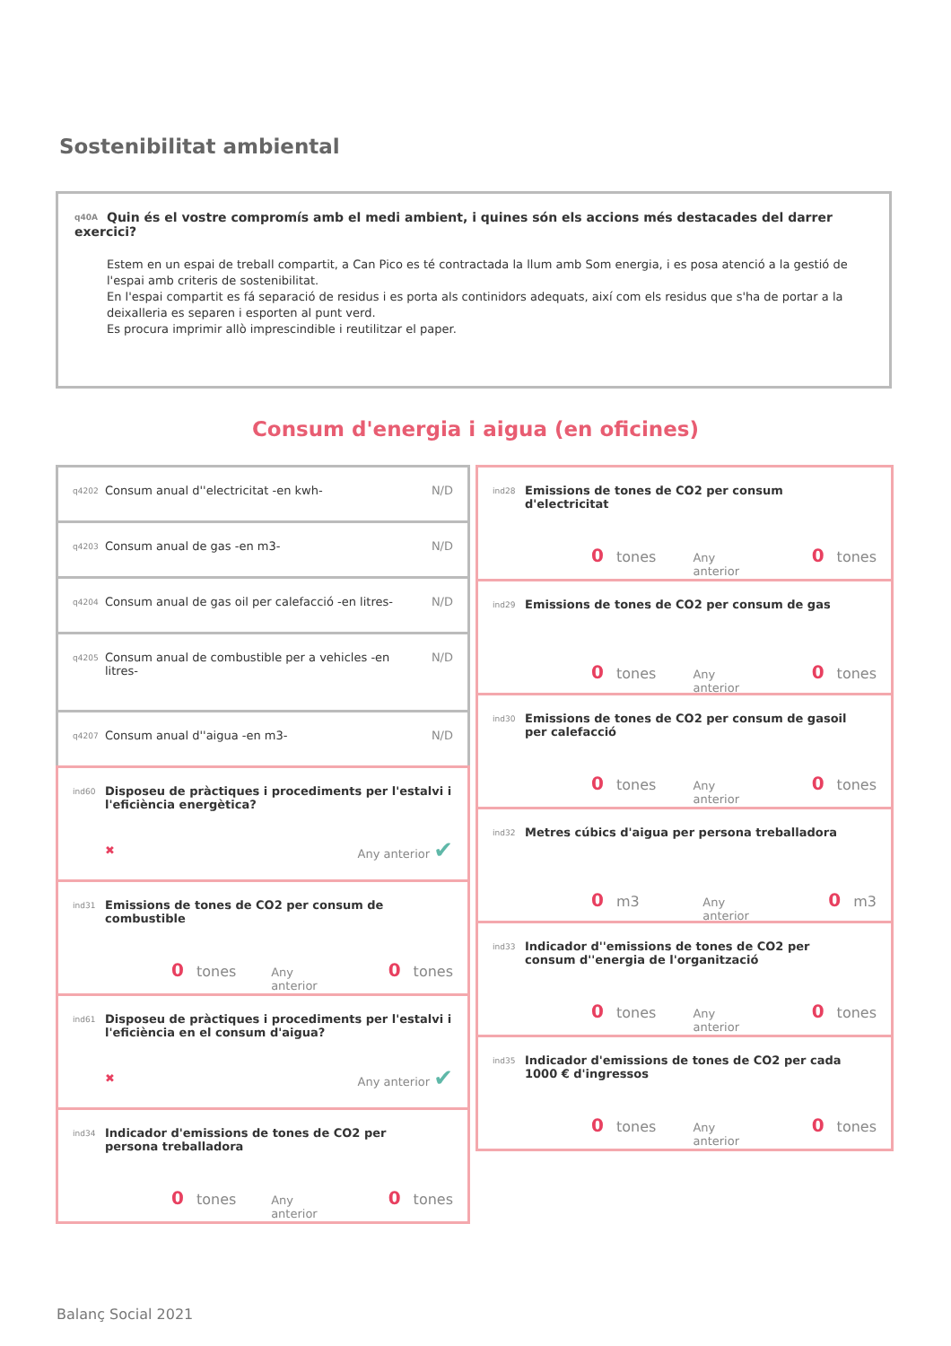Sostenibilitat ambiental
q40A Quin és el vostre compromís amb el medi ambient, i quines són els accions més destacades del darrer exercici?
Estem en un espai de treball compartit, a Can Pico es té contractada la llum amb Som energia, i es posa atenció a la gestió de l'espai amb criteris de sostenibilitat.
En l'espai compartit es fá separació de residus i es porta als continidors adequats, així com els residus que s'ha de portar a la deixalleria es separen i esporten al punt verd.
Es procura imprimir allò imprescindible i reutilitzar el paper.
Consum d'energia i aigua (en oficines)
q4202 Consum anual d''electricitat -en kwh- N/D
q4203 Consum anual de gas -en m3- N/D
q4204 Consum anual de gas oil per calefacció -en litres- N/D
q4205 Consum anual de combustible per a vehicles -en
litres- N/D
q4207 Consum anual d''aigua -en m3- N/D
ind60 Disposeu de pràctiques i procediments per l'estalvi i l'eficiència energètica?
✖ Any anterior ✔
ind31 Emissions de tones de CO2 per consum de
combustible
0 tones Any anterior 0 tones
ind61 Disposeu de pràctiques i procediments per l'estalvi i l'eficiència en el consum d'aigua?
✖ Any anterior ✔
ind34 Indicador d'emissions de tones de CO2 per
persona treballadora
0 tones Any anterior 0 tones
ind28 Emissions de tones de CO2 per consum
d'electricitat
0 tones Any anterior 0 tones
ind29 Emissions de tones de CO2 per consum de gas
0 tones Any anterior 0 tones
ind30 Emissions de tones de CO2 per consum de gasoil
per calefacció
0 tones Any anterior 0 tones
ind32 Metres cúbics d'aigua per persona treballadora
0 m3 Any anterior 0 m3
ind33 Indicador d''emissions de tones de CO2 per
consum d''energia de l'organització
0 tones Any anterior 0 tones
ind35 Indicador d'emissions de tones de CO2 per cada
1000 € d'ingressos
0 tones Any anterior 0 tones
Balanç Social 2021